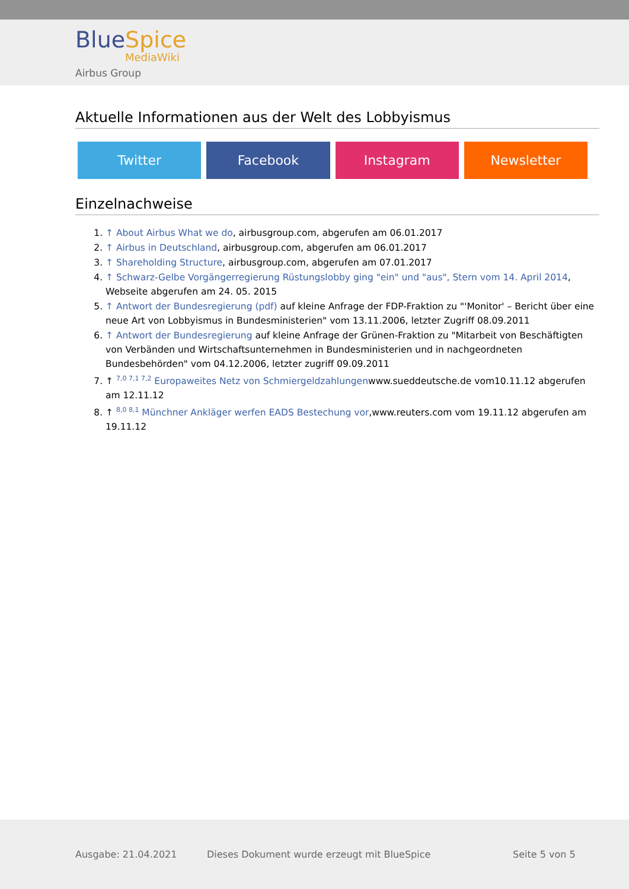BlueSpice
MediaWiki
Airbus Group
Aktuelle Informationen aus der Welt des Lobbyismus
Twitter Facebook Instagram Newsletter
Einzelnachweise
1. ↑ About Airbus What we do, airbusgroup.com, abgerufen am 06.01.2017
2. ↑ Airbus in Deutschland, airbusgroup.com, abgerufen am 06.01.2017
3. ↑ Shareholding Structure, airbusgroup.com, abgerufen am 07.01.2017
4. ↑ Schwarz-Gelbe Vorgängerregierung Rüstungslobby ging "ein" und "aus", Stern vom 14. April 2014, Webseite abgerufen am 24. 05. 2015
5. ↑ Antwort der Bundesregierung (pdf) auf kleine Anfrage der FDP-Fraktion zu "'Monitor' – Bericht über eine neue Art von Lobbyismus in Bundesministerien" vom 13.11.2006, letzter Zugriff 08.09.2011
6. ↑ Antwort der Bundesregierung auf kleine Anfrage der Grünen-Fraktion zu "Mitarbeit von Beschäftigten von Verbänden und Wirtschaftsunternehmen in Bundesministerien und in nachgeordneten Bundesbehörden" vom 04.12.2006, letzter zugriff 09.09.2011
7. ↑ <sup>7,0 7,1 7,2</sup> Europaweites Netz von Schmiergeldzahlungenwww.sueddeutsche.de vom10.11.12 abgerufen am 12.11.12
8. ↑ <sup>8,0 8,1</sup> Münchner Ankläger werfen EADS Bestechung vor,www.reuters.com vom 19.11.12 abgerufen am 19.11.12
Ausgabe: 21.04.2021 Dieses Dokument wurde erzeugt mit BlueSpice Seite 5 von 5